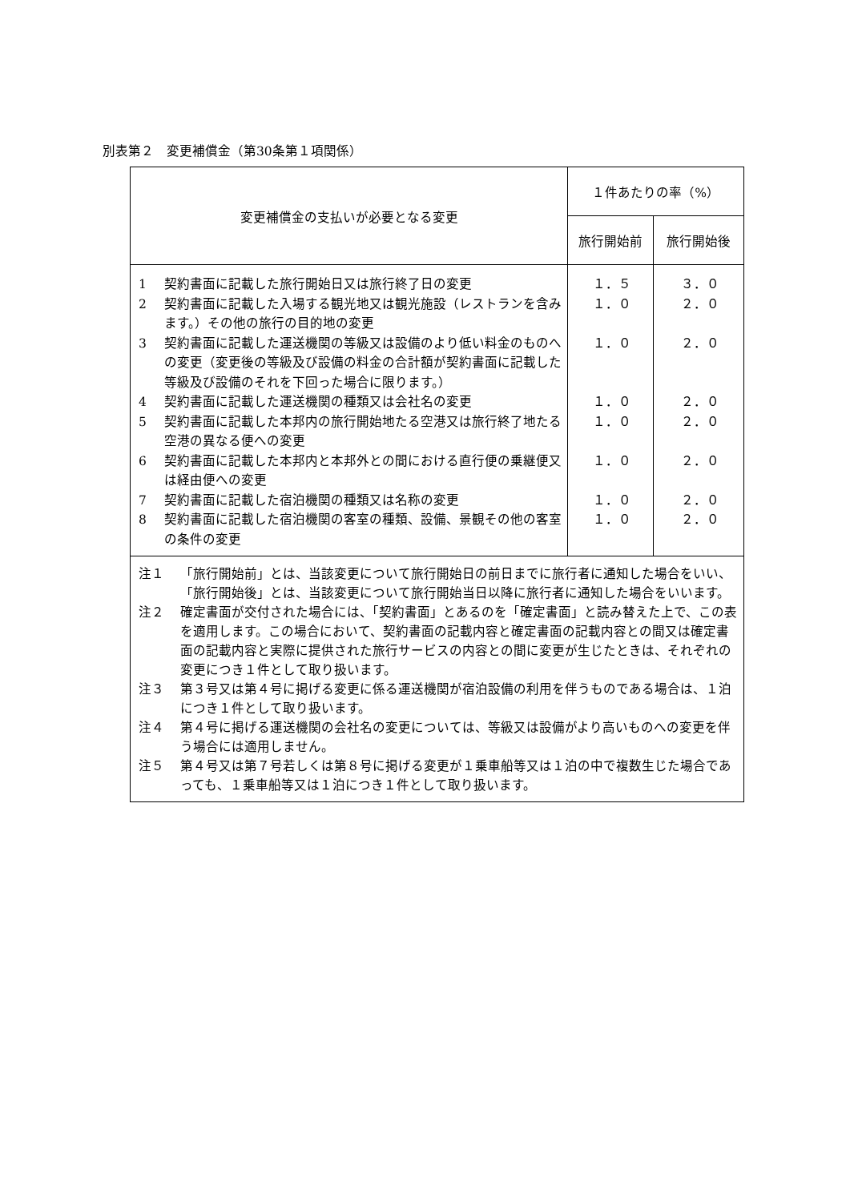別表第２　変更補償金（第30条第１項関係）
| 変更補償金の支払いが必要となる変更 | １件あたりの率（%） | |
| --- | --- | --- |
| | 旅行開始前 | 旅行開始後 |
| 1 契約書面に記載した旅行開始日又は旅行終了日の変更 2 契約書面に記載した入場する観光地又は観光施設（レストランを含みます。）その他の旅行の目的地の変更 3 契約書面に記載した運送機関の等級又は設備のより低い料金のものへの変更（変更後の等級及び設備の料金の合計額が契約書面に記載した等級及び設備のそれを下回った場合に限ります。） 4 契約書面に記載した運送機関の種類又は会社名の変更 5 契約書面に記載した本邦内の旅行開始地たる空港又は旅行終了地たる空港の異なる便への変更 6 契約書面に記載した本邦内と本邦外との間における直行便の乗継便又は経由便への変更 7 契約書面に記載した宿泊機関の種類又は名称の変更 8 契約書面に記載した宿泊機関の客室の種類、設備、景観その他の客室の条件の変更 | １．５ １．０ １．０ １．０ １．０ １．０ １．０ １．０ | ３．０ ２．０ ２．０ ２．０ ２．０ ２．０ ２．０ ２．０ |
| 注１ 「旅行開始前」とは、当該変更について旅行開始日の前日までに旅行者に通知した場合をいい、「旅行開始後」とは、当該変更について旅行開始当日以降に旅行者に通知した場合をいいます。 注２ 確定書面が交付された場合には、「契約書面」とあるのを「確定書面」と読み替えた上で、この表を適用します。この場合において、契約書面の記載内容と確定書面の記載内容との間又は確定書面の記載内容と実際に提供された旅行サービスの内容との間に変更が生じたときは、それぞれの変更につき１件として取り扱います。 注３ 第３号又は第４号に掲げる変更に係る運送機関が宿泊設備の利用を伴うものである場合は、１泊につき１件として取り扱います。 注４ 第４号に掲げる運送機関の会社名の変更については、等級又は設備がより高いものへの変更を伴う場合には適用しません。 注５ 第４号又は第７号若しくは第８号に掲げる変更が１乗車船等又は１泊の中で複数生じた場合であっても、１乗車船等又は１泊につき１件として取り扱います。 | | |